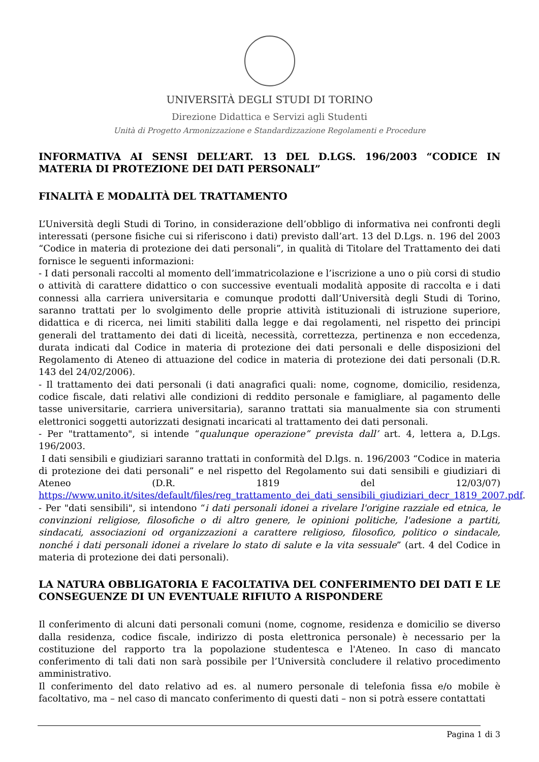UNIVERSITÀ DEGLI STUDI DI TORINO
Direzione Didattica e Servizi agli Studenti
Unità di Progetto Armonizzazione e Standardizzazione Regolamenti e Procedure
INFORMATIVA AI SENSI DELL’ART. 13 DEL D.LGS. 196/2003 “CODICE IN MATERIA DI PROTEZIONE DEI DATI PERSONALI”
FINALITÀ E MODALITÀ DEL TRATTAMENTO
L’Università degli Studi di Torino, in considerazione dell’obbligo di informativa nei confronti degli interessati (persone fisiche cui si riferiscono i dati) previsto dall’art. 13 del D.Lgs. n. 196 del 2003 “Codice in materia di protezione dei dati personali”, in qualità di Titolare del Trattamento dei dati fornisce le seguenti informazioni:
- I dati personali raccolti al momento dell’immatricolazione e l’iscrizione a uno o più corsi di studio o attività di carattere didattico o con successive eventuali modalità apposite di raccolta e i dati connessi alla carriera universitaria e comunque prodotti dall’Università degli Studi di Torino, saranno trattati per lo svolgimento delle proprie attività istituzionali di istruzione superiore, didattica e di ricerca, nei limiti stabiliti dalla legge e dai regolamenti, nel rispetto dei principi generali del trattamento dei dati di liceità, necessità, correttezza, pertinenza e non eccedenza, durata indicati dal Codice in materia di protezione dei dati personali e delle disposizioni del Regolamento di Ateneo di attuazione del codice in materia di protezione dei dati personali (D.R. 143 del 24/02/2006).
- Il trattamento dei dati personali (i dati anagrafici quali: nome, cognome, domicilio, residenza, codice fiscale, dati relativi alle condizioni di reddito personale e famigliare, al pagamento delle tasse universitarie, carriera universitaria), saranno trattati sia manualmente sia con strumenti elettronici soggetti autorizzati designati incaricati al trattamento dei dati personali.
- Per "trattamento", si intende “qualunque operazione” prevista dall’ art. 4, lettera a, D.Lgs. 196/2003.
I dati sensibili e giudiziari saranno trattati in conformità del D.lgs. n. 196/2003 “Codice in materia di protezione dei dati personali” e nel rispetto del Regolamento sui dati sensibili e giudiziari di Ateneo (D.R. 1819 del 12/03/07) https://www.unito.it/sites/default/files/reg_trattamento_dei_dati_sensibili_giudiziari_decr_1819_2007.pdf.
- Per "dati sensibili", si intendono “i dati personali idonei a rivelare l'origine razziale ed etnica, le convinzioni religiose, filosofiche o di altro genere, le opinioni politiche, l'adesione a partiti, sindacati, associazioni od organizzazioni a carattere religioso, filosofico, politico o sindacale, nonché i dati personali idonei a rivelare lo stato di salute e la vita sessuale” (art. 4 del Codice in materia di protezione dei dati personali).
LA NATURA OBBLIGATORIA E FACOLTATIVA DEL CONFERIMENTO DEI DATI E LE CONSEGUENZE DI UN EVENTUALE RIFIUTO A RISPONDERE
Il conferimento di alcuni dati personali comuni (nome, cognome, residenza e domicilio se diverso dalla residenza, codice fiscale, indirizzo di posta elettronica personale) è necessario per la costituzione del rapporto tra la popolazione studentesca e l'Ateneo. In caso di mancato conferimento di tali dati non sarà possibile per l’Università concludere il relativo procedimento amministrativo.
Il conferimento del dato relativo ad es. al numero personale di telefonia fissa e/o mobile è facoltativo, ma – nel caso di mancato conferimento di questi dati – non si potrà essere contattati
Pagina 1 di 3